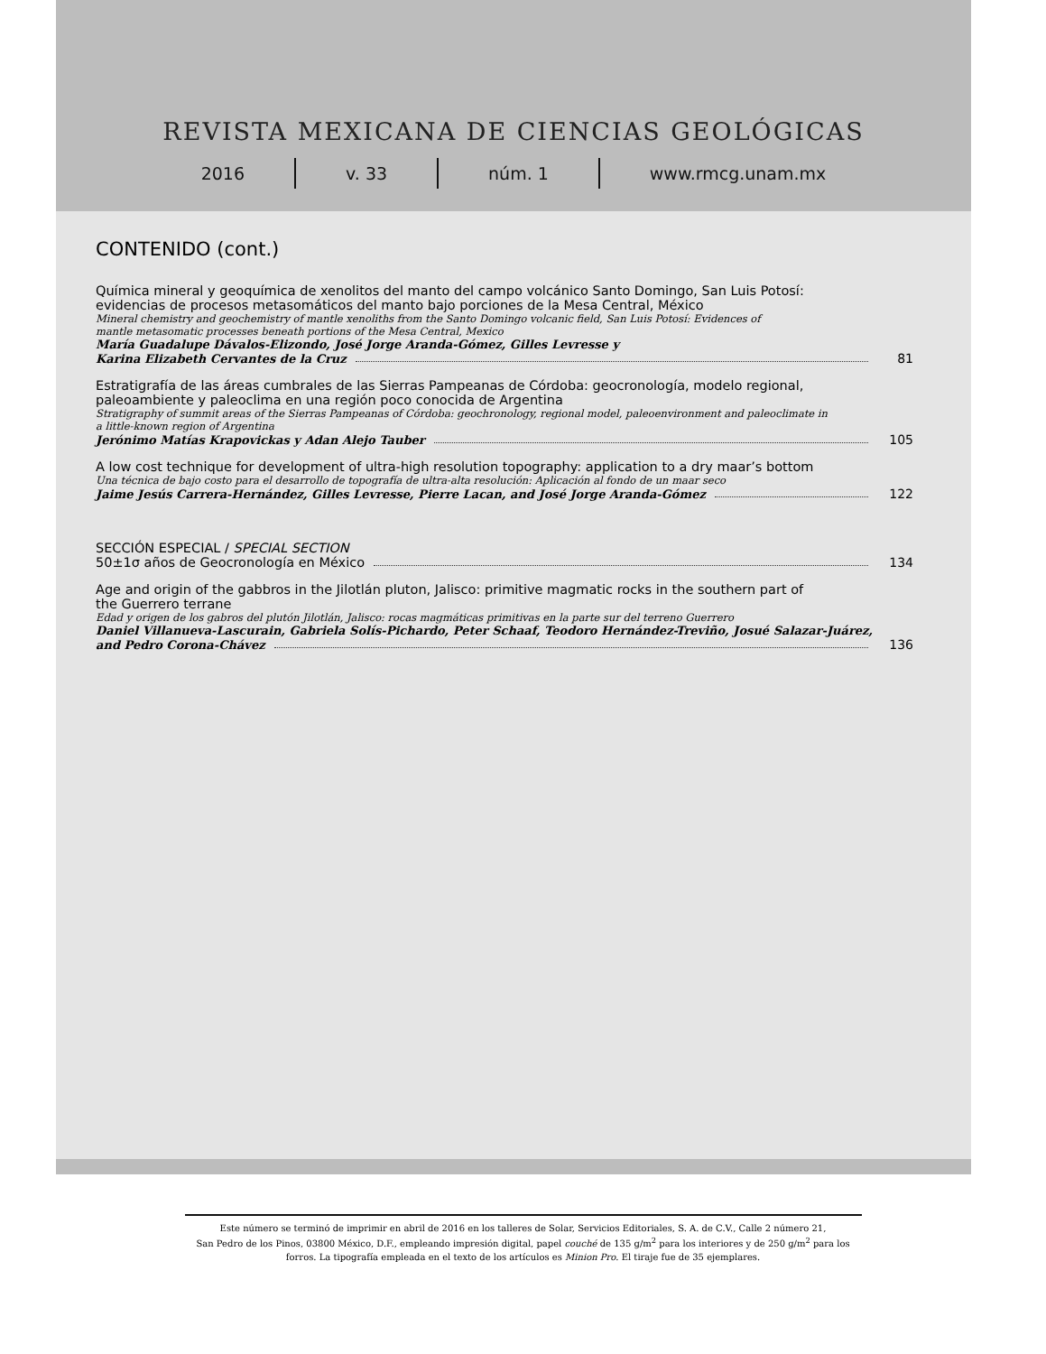REVISTA MEXICANA DE CIENCIAS GEOLÓGICAS
2016 v. 33 núm. 1 www.rmcg.unam.mx
CONTENIDO (cont.)
Química mineral y geoquímica de xenolitos del manto del campo volcánico Santo Domingo, San Luis Potosí:
evidencias de procesos metasomáticos del manto bajo porciones de la Mesa Central, México
Mineral chemistry and geochemistry of mantle xenoliths from the Santo Domingo volcanic field, San Luis Potosí: Evidences of
mantle metasomatic processes beneath portions of the Mesa Central, Mexico
María Guadalupe Dávalos-Elizondo, José Jorge Aranda-Gómez, Gilles Levresse y
Karina Elizabeth Cervantes de la Cruz 81
Estratigrafía de las áreas cumbrales de las Sierras Pampeanas de Córdoba: geocronología, modelo regional,
paleoambiente y paleoclima en una región poco conocida de Argentina
Stratigraphy of summit areas of the Sierras Pampeanas of Córdoba: geochronology, regional model, paleoenvironment and paleoclimate in
a little-known region of Argentina
Jerónimo Matías Krapovickas y Adan Alejo Tauber 105
A low cost technique for development of ultra-high resolution topography: application to a dry maar’s bottom
Una técnica de bajo costo para el desarrollo de topografía de ultra-alta resolución: Aplicación al fondo de un maar seco
Jaime Jesús Carrera-Hernández, Gilles Levresse, Pierre Lacan, and José Jorge Aranda-Gómez 122
SECCIÓN ESPECIAL / SPECIAL SECTION
50±1σ años de Geocronología en México 134
Age and origin of the gabbros in the Jilotlán pluton, Jalisco: primitive magmatic rocks in the southern part of
the Guerrero terrane
Edad y origen de los gabros del plutón Jilotlán, Jalisco: rocas magmáticas primitivas en la parte sur del terreno Guerrero
Daniel Villanueva-Lascurain, Gabriela Solís-Pichardo, Peter Schaaf, Teodoro Hernández-Treviño, Josué Salazar-Juárez,
and Pedro Corona-Chávez 136
Este número se terminó de imprimir en abril de 2016 en los talleres de Solar, Servicios Editoriales, S. A. de C.V., Calle 2 número 21,
San Pedro de los Pinos, 03800 México, D.F., empleando impresión digital, papel couché de 135 g/m<sup>2</sup> para los interiores y de 250 g/m<sup>2</sup> para los forros. La tipografía empleada en el texto de los artículos es Minion Pro. El tiraje fue de 35 ejemplares.